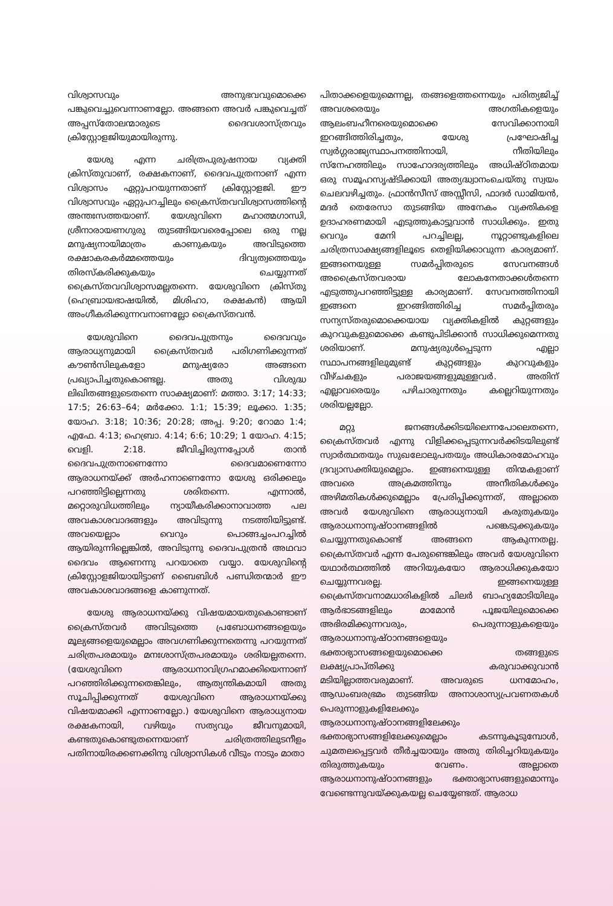വിശ്വാസവും അനുഭവവുമൊക്കെ പങ്കുവെച്ചുവെന്നാണല്ലോ. അങ്ങനെ അവർ പങ്കുവെച്ചത് അപ്പസ്തോലന്മാരുടെ ദൈവശാസ്ത്രവും ക്രിസ്റ്റോളജിയുമായിരുന്നു.
യേശു എന്ന ചരിത്രപുരുഷനായ വ്യക്തി ക്രിസ്തുവാണ്, രക്ഷകനാണ്, ദൈവപുത്രനാണ് എന്ന വിശ്വാസം ഏറ്റുപറയുന്നതാണ് ക്രിസ്റ്റോളജി. ഈ വിശ്വാസവും ഏറ്റുപറച്ചിലും ക്രൈസ്തവവിശ്വാസത്തിന്റെ അന്തഃസത്തയാണ്. യേശുവിനെ മഹാത്മഗാന്ധി, ശ്രീനാരായണഗുരു തുടങ്ങിയവരെപ്പോലെ ഒരു നല്ല മനുഷ്യനായിമാത്രം കാണുകയും അവിടുത്തെ രക്ഷാകരകർമ്മത്തെയും ദിവ്യത്വത്തെയും തിരസ്കരിക്കുകയും ചെയ്യുന്നത് ക്രൈസ്തവവിശ്വാസമല്ലതന്നെ. യേശുവിനെ ക്രിസ്തു (ഹെബ്രായഭാഷയിൽ, മിശിഹാ, രക്ഷകൻ) ആയി അംഗീകരിക്കുന്നവനാണല്ലോ ക്രൈസ്തവൻ.
യേശുവിനെ ദൈവപുത്രനും ദൈവവും ആരാധ്യനുമായി ക്രൈസ്തവർ പരിഗണിക്കുന്നത് കൗൺസിലുകളോ മനുഷ്യരോ അങ്ങനെ പ്രഖ്യാപിച്ചതുകൊണ്ടല്ല. അതു വിശുദ്ധ ലിഖിതങ്ങളുടെതന്നെ സാക്ഷ്യമാണ്: മത്താ. 3:17; 14:33; 17:5; 26:63–64; മർക്കോ. 1:1; 15:39; ലൂക്കാ. 1:35; യോഹ. 3:18; 10:36; 20:28; അപ്പ. 9:20; റോമാ 1:4; എഫേ. 4:13; ഹെബ്രാ. 4:14; 6:6; 10:29; 1 യോഹ. 4:15; വെളി. 2:18. ജീവിച്ചിരുന്നപ്പോൾ താൻ ദൈവപുത്രനാണെന്നോ ദൈവമാണെന്നോ ആരാധനയ്ക്ക് അർഹനാണെന്നോ യേശു ഒരിക്കലും പറഞ്ഞിട്ടില്ലെന്നതു ശരിതന്നെ. എന്നാൽ, മറ്റൊരുവിധത്തിലും ന്യായീകരിക്കാനാവാത്ത പല അവകാശവാദങ്ങളും അവിടുന്നു നടത്തിയിട്ടുണ്ട്. അവയെല്ലാം വെറും പൊങ്ങച്ചംപറച്ചിൽ ആയിരുന്നില്ലെങ്കിൽ, അവിടുന്നു ദൈവപുത്രൻ അഥവാ ദൈവം ആണെന്നു പറയാതെ വയ്യാ. യേശുവിന്റെ ക്രിസ്റ്റോളജിയായിട്ടാണ് ബൈബിൾ പണ്ഡിതന്മാർ ഈ അവകാശവാദങ്ങളെ കാണുന്നത്.
യേശു ആരാധനയ്ക്കു വിഷയമായതുകൊണ്ടാണ് ക്രൈസ്തവർ അവിടുത്തെ പ്രബോധനങ്ങളെയും മൂല്യങ്ങളെയുമെല്ലാം അവഗണിക്കുന്നതെന്നു പറയുന്നത് ചരിത്രപരമായും മനഃശാസ്ത്രപരമായും ശരിയല്ലതന്നെ. (യേശുവിനെ ആരാധനാവിഗ്രഹമാക്കിയെന്നാണ് പറഞ്ഞിരിക്കുന്നതെങ്കിലും, ആത്യന്തികമായി അതു സൂചിപ്പിക്കുന്നത് യേശുവിനെ ആരാധനയ്ക്കു വിഷയമാക്കി എന്നാണല്ലോ.) യേശുവിനെ ആരാധ്യനായ രക്ഷകനായി, വഴിയും സത്യവും ജീവനുമായി, കണ്ടതുകൊണ്ടുതന്നെയാണ് ചരിത്രത്തിലുടനീളം പതിനായിരക്കണക്കിനു വിശ്വാസികൾ വീടും നാടും മാതാ
പിതാക്കളെയുമെന്നല്ല, തങ്ങളെത്തന്നെയും പരിത്യജിച്ച് അവശരെയും അഗതികളെയും ആലംബഹീനരെയുമൊക്കെ സേവിക്കാനായി ഇറങ്ങിത്തിരിച്ചതും, യേശു പ്രഘോഷിച്ച സ്വർഗ്ഗരാജ്യസ്ഥാപനത്തിനായി, നീതിയിലും സ്നേഹത്തിലും സാഹോദര്യത്തിലും അധിഷ്ഠിതമായ ഒരു സമൂഹസൃഷ്ടിക്കായി അത്യദ്ധ്വാനംചെയ്തു സ്വയം ചെലവഴിച്ചതും. ഫ്രാൻസീസ് അസ്സീസി, ഫാദർ ഡാമിയൻ, മദർ തെരേസാ തുടങ്ങിയ അനേകം വ്യക്തികളെ ഉദാഹരണമായി എടുത്തുകാട്ടുവാൻ സാധിക്കും. ഇതു വെറും മേനി പറച്ചിലല്ല, നൂറ്റാണ്ടുകളിലെ ചരിത്രസാക്ഷ്യങ്ങളിലൂടെ തെളിയിക്കാവുന്ന കാര്യമാണ്. ഇങ്ങനെയുള്ള സമർപ്പിതരുടെ സേവനങ്ങൾ അക്രൈസ്തവരായ ലോകനേതാക്കൾതന്നെ എടുത്തുപറഞ്ഞിട്ടുള്ള കാര്യമാണ്. സേവനത്തിനായി ഇങ്ങനെ ഇറങ്ങിത്തിരിച്ച സമർപ്പിതരും സന്യസ്തരുമൊക്കെയായ വ്യക്തികളിൽ കുറ്റങ്ങളും കുറവുകളുമൊക്കെ കണ്ടുപിടിക്കാൻ സാധിക്കുമെന്നതു ശരിയാണ്. മനുഷ്യരുൾപ്പെടുന്ന എല്ലാ സ്ഥാപനങ്ങളിലുമുണ്ട് കുറ്റങ്ങളും കുറവുകളും വീഴ്ചകളും പരാജയങ്ങളുമുള്ളവർ. അതിന് എല്ലാവരെയും പഴിചാരുന്നതും കല്ലെറിയുന്നതും ശരിയല്ലല്ലോ.
മറ്റു ജനങ്ങൾക്കിടയിലെന്നപോലെതന്നെ, ക്രൈസ്തവർ എന്നു വിളിക്കപ്പെടുന്നവർക്കിടയിലുണ്ട് സ്വാർത്ഥതയും സുഖലോലുപതയും അധികാരമോഹവും ദ്രവ്യാസക്തിയുമെല്ലാം. ഇങ്ങനെയുള്ള തിന്മകളാണ് അവരെ അക്രമത്തിനും അനീതികൾക്കും അഴിമതികൾക്കുമെല്ലാം പ്രേരിപ്പിക്കുന്നത്, അല്ലാതെ അവർ യേശുവിനെ ആരാധ്യനായി കരുതുകയും ആരാധനാനുഷ്ഠാനങ്ങളിൽ പങ്കെടുക്കുകയും ചെയ്യുന്നതുകൊണ്ട് അങ്ങനെ ആകുന്നതല്ല. ക്രൈസ്തവർ എന്ന പേരുണ്ടെങ്കിലും അവർ യേശുവിനെ യഥാർത്ഥത്തിൽ അറിയുകയോ ആരാധിക്കുകയോ ചെയ്യുന്നവരല്ല. ഇങ്ങനെയുള്ള ക്രൈസ്തവനാമധാരികളിൽ ചിലർ ബാഹ്യമോടിയിലും ആർഭാടങ്ങളിലും മാമോൻ പൂജയിലുമൊക്കെ അഭിരമിക്കുന്നവരും, പെരുന്നാളുകളെയും ആരാധനാനുഷ്ഠാനങ്ങളെയും ഭക്താഭ്യാസങ്ങളെയുമൊക്കെ തങ്ങളുടെ ലക്ഷ്യപ്രാപ്തിക്കു കരുവാക്കുവാൻ മടിയില്ലാത്തവരുമാണ്. അവരുടെ ധനമോഹം, ആഡംബരഭ്രമം തുടങ്ങിയ അനാശാസ്യപ്രവണതകൾ പെരുന്നാളുകളിലേക്കും ആരാധനാനുഷ്ഠാനങ്ങളിലേക്കും ഭക്താഭ്യാസങ്ങളിലേക്കുമെല്ലാം കടന്നുകൂടുമ്പോൾ, ചുമതലപ്പെട്ടവർ തീർച്ചയായും അതു തിരിച്ചറിയുകയും തിരുത്തുകയും വേണം. അല്ലാതെ ആരാധനാനുഷ്ഠാനങ്ങളും ഭക്താഭ്യാസങ്ങളുമൊന്നും വേണ്ടെന്നുവയ്ക്കുകയല്ല ചെയ്യേണ്ടത്. ആരാധ